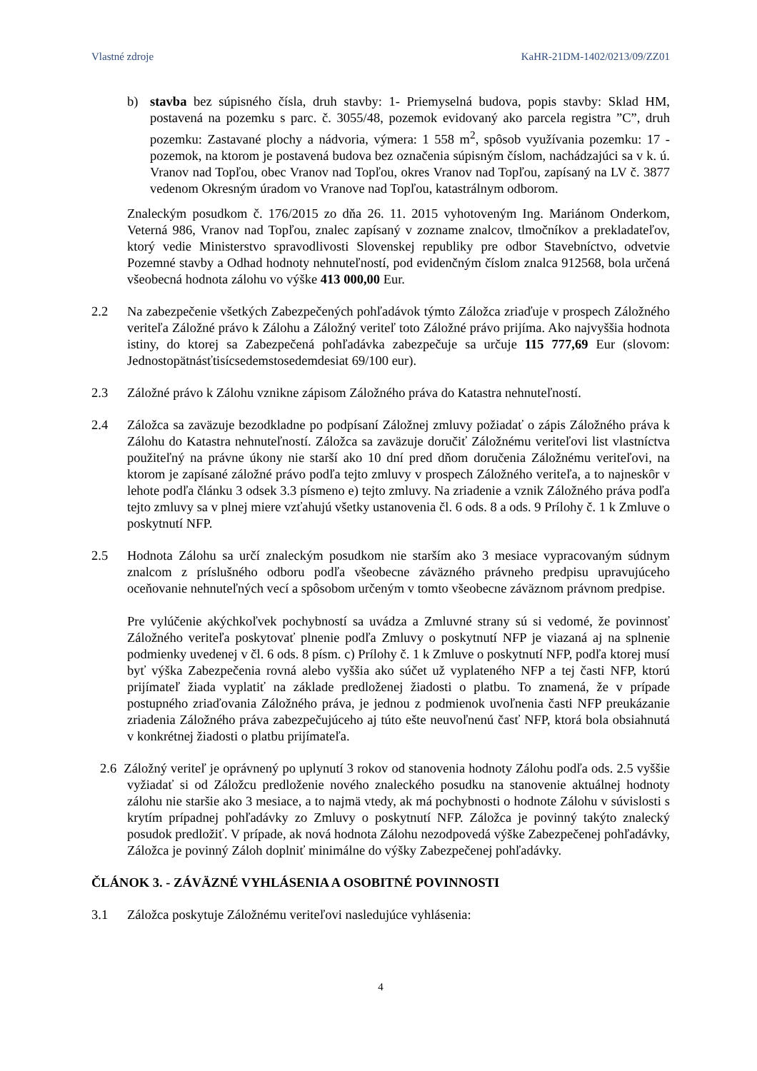Vlastné zdroje KaHR-21DM-1402/0213/09/ZZ01
b) stavba bez súpisného čísla, druh stavby: 1- Priemyselná budova, popis stavby: Sklad HM, postavená na pozemku s parc. č. 3055/48, pozemok evidovaný ako parcela registra ”C”, druh pozemku: Zastavané plochy a nádvoria, výmera: 1 558 m<sup>2</sup>, spôsob využívania pozemku: 17 - pozemok, na ktorom je postavená budova bez označenia súpisným číslom, nachádzajúci sa v k. ú. Vranov nad Topľou, obec Vranov nad Topľou, okres Vranov nad Topľou, zapísaný na LV č. 3877 vedenom Okresným úradom vo Vranove nad Topľou, katastrálnym odborom.
Znaleckým posudkom č. 176/2015 zo dňa 26. 11. 2015 vyhotoveným Ing. Mariánom Onderkom, Veterná 986, Vranov nad Topľou, znalec zapísaný v zozname znalcov, tlmočníkov a prekladateľov, ktorý vedie Ministerstvo spravodlivosti Slovenskej republiky pre odbor Stavebníctvo, odvetvie Pozemné stavby a Odhad hodnoty nehnuteľností, pod evidenčným číslom znalca 912568, bola určená všeobecná hodnota zálohu vo výške 413 000,00 Eur.
2.2 Na zabezpečenie všetkých Zabezpečených pohľadávok týmto Záložca zriaďuje v prospech Záložného veriteľa Záložné právo k Zálohu a Záložný veriteľ toto Záložné právo prijíma. Ako najvyššia hodnota istiny, do ktorej sa Zabezpečená pohľadávka zabezpečuje sa určuje 115 777,69 Eur (slovom: Jednostopätnásťtisícsedemstosedemdesiat 69/100 eur).
2.3 Záložné právo k Zálohu vznikne zápisom Záložného práva do Katastra nehnuteľností.
2.4 Záložca sa zaväzuje bezodkladne po podpísaní Záložnej zmluvy požiadať o zápis Záložného práva k Zálohu do Katastra nehnuteľností. Záložca sa zaväzuje doručiť Záložnému veriteľovi list vlastníctva použiteľný na právne úkony nie starší ako 10 dní pred dňom doručenia Záložnému veriteľovi, na ktorom je zapísané záložné právo podľa tejto zmluvy v prospech Záložného veriteľa, a to najneskôr v lehote podľa článku 3 odsek 3.3 písmeno e) tejto zmluvy. Na zriadenie a vznik Záložného práva podľa tejto zmluvy sa v plnej miere vzťahujú všetky ustanovenia čl. 6 ods. 8 a ods. 9 Prílohy č. 1 k Zmluve o poskytnutí NFP.
2.5 Hodnota Zálohu sa určí znaleckým posudkom nie starším ako 3 mesiace vypracovaným súdnym znalcom z príslušného odboru podľa všeobecne záväzného právneho predpisu upravujúceho oceňovanie nehnuteľných vecí a spôsobom určeným v tomto všeobecne záväznom právnom predpise.
Pre vylúčenie akýchkoľvek pochybností sa uvádza a Zmluvné strany sú si vedomé, že povinnosť Záložného veriteľa poskytovať plnenie podľa Zmluvy o poskytnutí NFP je viazaná aj na splnenie podmienky uvedenej v čl. 6 ods. 8 písm. c) Prílohy č. 1 k Zmluve o poskytnutí NFP, podľa ktorej musí byť výška Zabezpečenia rovná alebo vyššia ako súčet už vyplateného NFP a tej časti NFP, ktorú prijímateľ žiada vyplatiť na základe predloženej žiadosti o platbu. To znamená, že v prípade postupného zriaďovania Záložného práva, je jednou z podmienok uvoľnenia časti NFP preukázanie zriadenia Záložného práva zabezpečujúceho aj túto ešte neuvoľnenú časť NFP, ktorá bola obsiahnutá v konkrétnej žiadosti o platbu prijímateľa.
2.6 Záložný veriteľ je oprávnený po uplynutí 3 rokov od stanovenia hodnoty Zálohu podľa ods. 2.5 vyššie vyžiadať si od Záložcu predloženie nového znaleckého posudku na stanovenie aktuálnej hodnoty zálohu nie staršie ako 3 mesiace, a to najmä vtedy, ak má pochybnosti o hodnote Zálohu v súvislosti s krytím prípadnej pohľadávky zo Zmluvy o poskytnutí NFP. Záložca je povinný takýto znalecký posudok predložiť. V prípade, ak nová hodnota Zálohu nezodpovedá výške Zabezpečenej pohľadávky, Záložca je povinný Záloh doplniť minimálne do výšky Zabezpečenej pohľadávky.
ČLÁNOK 3. - ZÁVÄZNÉ VYHLÁSENIA A OSOBITNÉ POVINNOSTI
3.1 Záložca poskytuje Záložnému veriteľovi nasledujúce vyhlásenia:
4